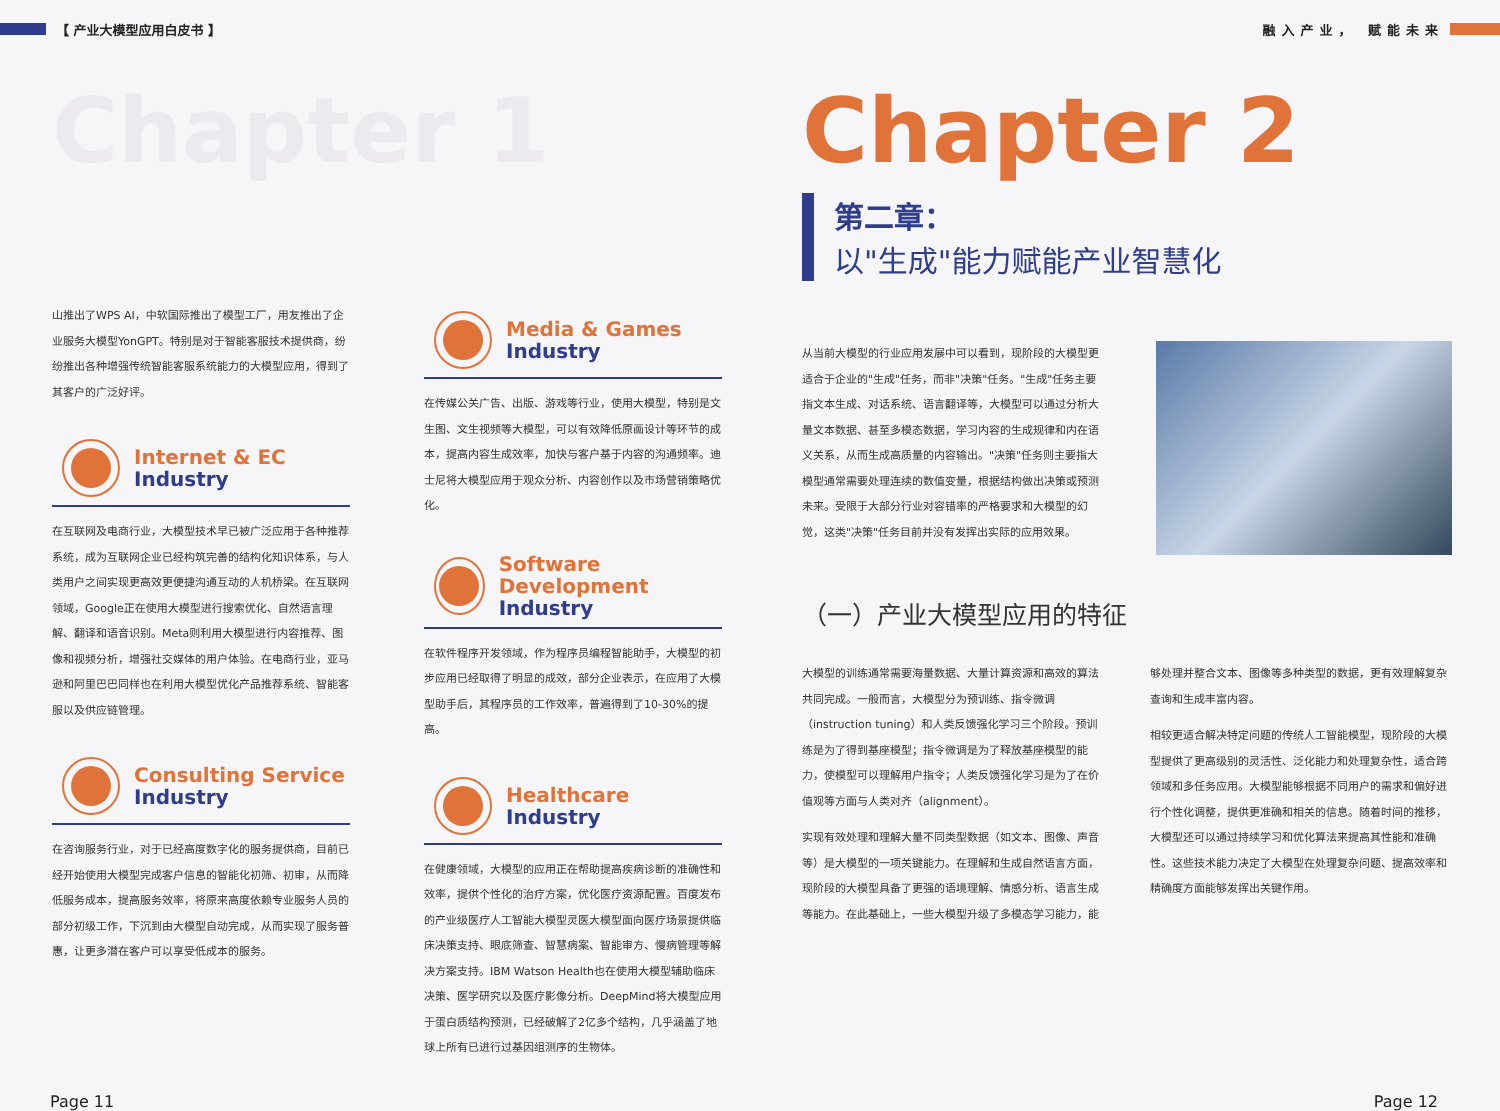【 产业大模型应用白皮书 】 融入产业， 赋能未来
Chapter 1
山推出了WPS AI，中软国际推出了模型工厂，用友推出了企业服务大模型YonGPT。特别是对于智能客服技术提供商，纷纷推出各种增强传统智能客服系统能力的大模型应用，得到了其客户的广泛好评。
Internet & EC
Industry
在互联网及电商行业，大模型技术早已被广泛应用于各种推荐系统，成为互联网企业已经构筑完善的结构化知识体系，与人类用户之间实现更高效更便捷沟通互动的人机桥梁。在互联网领域，Google正在使用大模型进行搜索优化、自然语言理解、翻译和语音识别。Meta则利用大模型进行内容推荐、图像和视频分析，增强社交媒体的用户体验。在电商行业，亚马逊和阿里巴巴同样也在利用大模型优化产品推荐系统、智能客服以及供应链管理。
Consulting Service
Industry
在咨询服务行业，对于已经高度数字化的服务提供商，目前已经开始使用大模型完成客户信息的智能化初筛、初审，从而降低服务成本，提高服务效率，将原来高度依赖专业服务人员的部分初级工作，下沉到由大模型自动完成，从而实现了服务普惠，让更多潜在客户可以享受低成本的服务。
Media & Games
Industry
在传媒公关广告、出版、游戏等行业，使用大模型，特别是文生图、文生视频等大模型，可以有效降低原画设计等环节的成本，提高内容生成效率，加快与客户基于内容的沟通频率。迪士尼将大模型应用于观众分析、内容创作以及市场营销策略优化。
Software Development
Industry
在软件程序开发领域，作为程序员编程智能助手，大模型的初步应用已经取得了明显的成效，部分企业表示，在应用了大模型助手后，其程序员的工作效率，普遍得到了10-30%的提高。
Healthcare
Industry
在健康领域，大模型的应用正在帮助提高疾病诊断的准确性和效率，提供个性化的治疗方案，优化医疗资源配置。百度发布的产业级医疗人工智能大模型灵医大模型面向医疗场景提供临床决策支持、眼底筛查、智慧病案、智能审方、慢病管理等解决方案支持。IBM Watson Health也在使用大模型辅助临床决策、医学研究以及医疗影像分析。DeepMind将大模型应用于蛋白质结构预测，已经破解了2亿多个结构，几乎涵盖了地球上所有已进行过基因组测序的生物体。
Chapter 2
第二章：
以"生成"能力赋能产业智慧化
从当前大模型的行业应用发展中可以看到，现阶段的大模型更适合于企业的"生成"任务，而非"决策"任务。"生成"任务主要指文本生成、对话系统、语言翻译等，大模型可以通过分析大量文本数据、甚至多模态数据，学习内容的生成规律和内在语义关系，从而生成高质量的内容输出。"决策"任务则主要指大模型通常需要处理连续的数值变量，根据结构做出决策或预测未来。受限于大部分行业对容错率的严格要求和大模型的幻觉，这类"决策"任务目前并没有发挥出实际的应用效果。
（一）产业大模型应用的特征
大模型的训练通常需要海量数据、大量计算资源和高效的算法共同完成。一般而言，大模型分为预训练、指令微调（instruction tuning）和人类反馈强化学习三个阶段。预训练是为了得到基座模型；指令微调是为了释放基座模型的能力，使模型可以理解用户指令；人类反馈强化学习是为了在价值观等方面与人类对齐（alignment）。
实现有效处理和理解大量不同类型数据（如文本、图像、声音等）是大模型的一项关键能力。在理解和生成自然语言方面，现阶段的大模型具备了更强的语境理解、情感分析、语言生成等能力。在此基础上，一些大模型升级了多模态学习能力，能够处理并整合文本、图像等多种类型的数据，更有效理解复杂查询和生成丰富内容。
相较更适合解决特定问题的传统人工智能模型，现阶段的大模型提供了更高级别的灵活性、泛化能力和处理复杂性，适合跨领域和多任务应用。大模型能够根据不同用户的需求和偏好进行个性化调整，提供更准确和相关的信息。随着时间的推移，大模型还可以通过持续学习和优化算法来提高其性能和准确性。这些技术能力决定了大模型在处理复杂问题、提高效率和精确度方面能够发挥出关键作用。
Page 11 Page 12